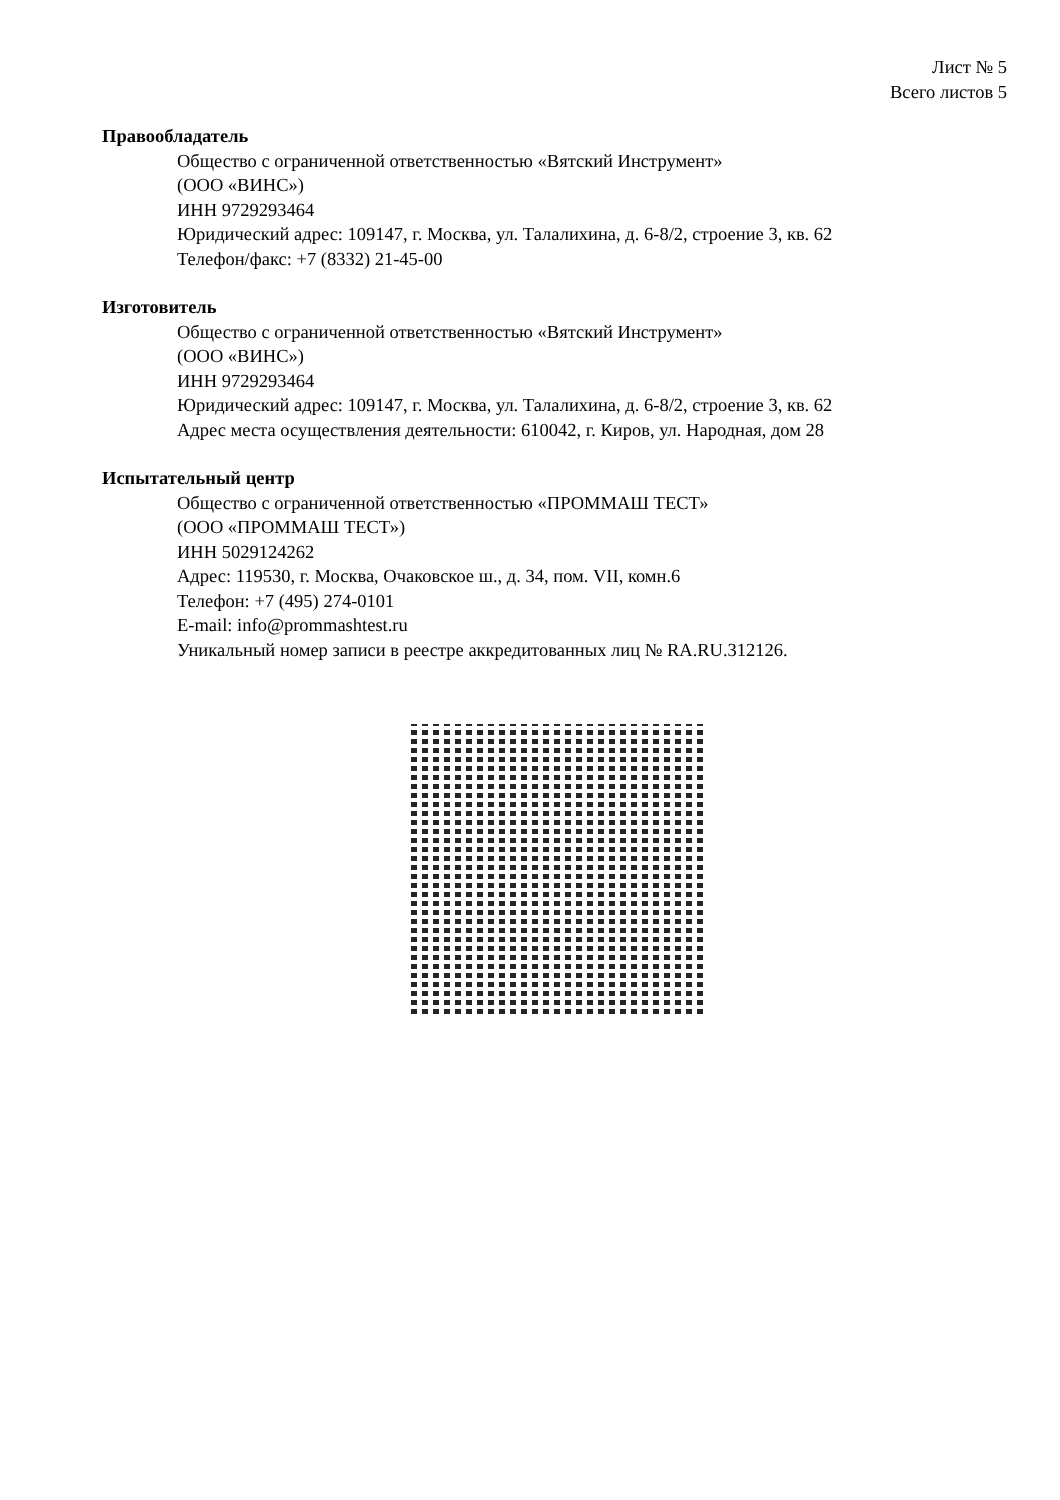Лист № 5
Всего листов 5
Правообладатель
Общество с ограниченной ответственностью «Вятский Инструмент»
(ООО «ВИНС»)
ИНН 9729293464
Юридический адрес: 109147, г. Москва, ул. Талалихина, д. 6-8/2, строение 3, кв. 62
Телефон/факс: +7 (8332) 21-45-00
Изготовитель
Общество с ограниченной ответственностью «Вятский Инструмент»
(ООО «ВИНС»)
ИНН 9729293464
Юридический адрес: 109147, г. Москва, ул. Талалихина, д. 6-8/2, строение 3, кв. 62
Адрес места осуществления деятельности: 610042, г. Киров, ул. Народная, дом 28
Испытательный центр
Общество с ограниченной ответственностью «ПРОММАШ ТЕСТ»
(ООО «ПРОММАШ ТЕСТ»)
ИНН 5029124262
Адрес: 119530, г. Москва, Очаковское ш., д. 34, пом. VII, комн.6
Телефон: +7 (495) 274-0101
E-mail: info@prommashtest.ru
Уникальный номер записи в реестре аккредитованных лиц № RA.RU.312126.